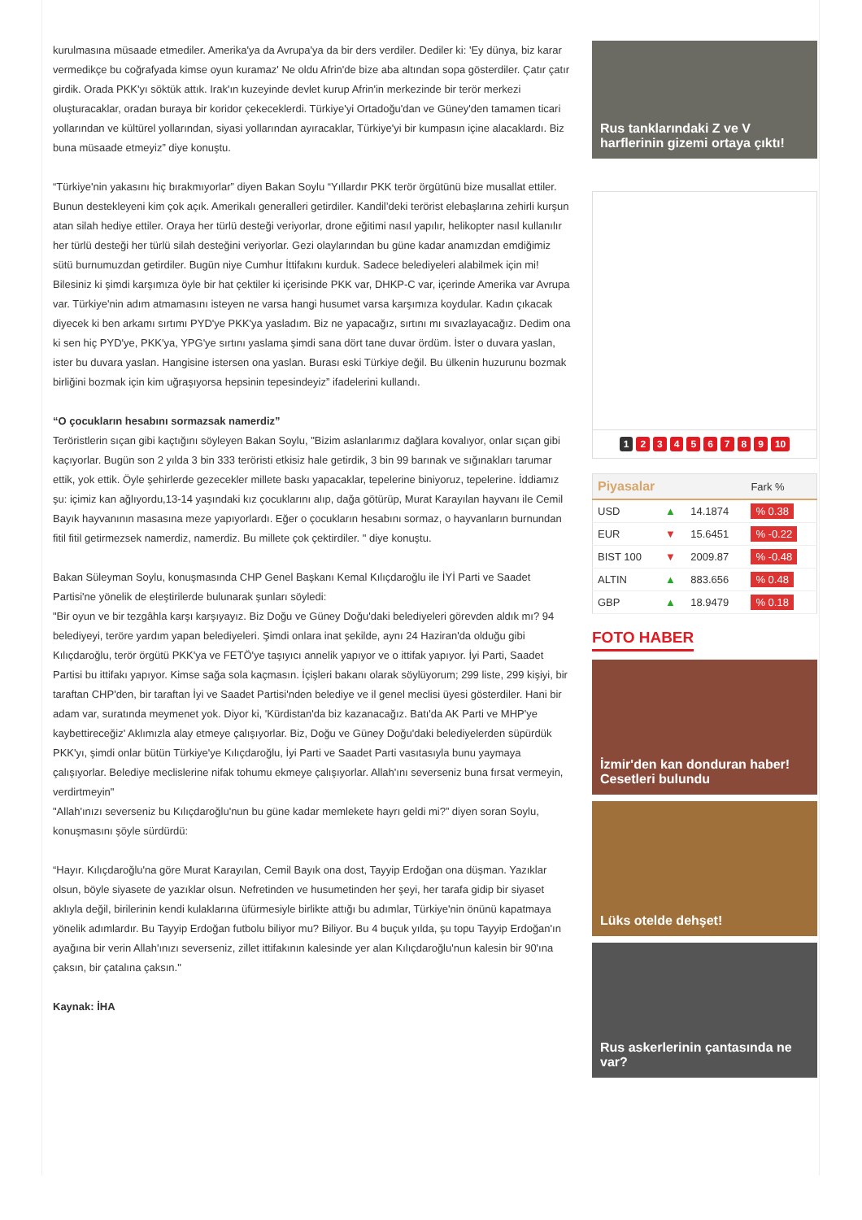kurulmasına müsaade etmediler. Amerika'ya da Avrupa'ya da bir ders verdiler. Dediler ki: 'Ey dünya, biz karar vermedikçe bu coğrafyada kimse oyun kuramaz' Ne oldu Afrin'de bize aba altından sopa gösterdiler. Çatır çatır girdik. Orada PKK'yı söktük attık. Irak'ın kuzeyinde devlet kurup Afrin'in merkezinde bir terör merkezi oluşturacaklar, oradan buraya bir koridor çekeceklerdi. Türkiye'yi Ortadoğu'dan ve Güney'den tamamen ticari yollarından ve kültürel yollarından, siyasi yollarından ayıracaklar, Türkiye'yi bir kumpasın içine alacaklardı. Biz buna müsaade etmeyiz” diye konuştu.
“Türkiye'nin yakasını hiç bırakmıyorlar” diyen Bakan Soylu “Yıllardır PKK terör örgütünü bize musallat ettiler. Bunun destekleyeni kim çok açık. Amerikalı generalleri getirdiler. Kandil’deki terörist elebaşlarına zehirli kurşun atan silah hediye ettiler. Oraya her türlü desteği veriyorlar, drone eğitimi nasıl yapılır, helikopter nasıl kullanılır her türlü desteği her türlü silah desteğini veriyorlar. Gezi olaylarından bu güne kadar anamızdan emdiğimiz sütü burnumuzdan getirdiler. Bugün niye Cumhur İttifakını kurduk. Sadece belediyeleri alabilmek için mi! Bilesiniz ki şimdi karşımıza öyle bir hat çektiler ki içerisinde PKK var, DHKP-C var, içerinde Amerika var Avrupa var. Türkiye'nin adım atmamasını isteyen ne varsa hangi husumet varsa karşımıza koydular. Kadın çıkacak diyecek ki ben arkamı sırtımı PYD'ye PKK'ya yasladım. Biz ne yapacağız, sırtını mı sıvazlayacağız. Dedim ona ki sen hiç PYD'ye, PKK'ya, YPG'ye sırtını yaslama şimdi sana dört tane duvar ördüm. İster o duvara yaslan, ister bu duvara yaslan. Hangisine istersen ona yaslan. Burası eski Türkiye değil. Bu ülkenin huzurunu bozmak birliğini bozmak için kim uğraşıyorsa hepsinin tepesindeyiz” ifadelerini kullandı.
“O çocukların hesabını sormazsak namerdiz”
Teröristlerin sıçan gibi kaçtığını söyleyen Bakan Soylu, "Bizim aslanlarımız dağlara kovalıyor, onlar sıçan gibi kaçıyorlar. Bugün son 2 yılda 3 bin 333 teröristi etkisiz hale getirdik, 3 bin 99 barınak ve sığınakları tarumar ettik, yok ettik. Öyle şehirlerde gezecekler millete baskı yapacaklar, tepelerine biniyoruz, tepelerine. İddiamız şu: içimiz kan ağlıyordu,13-14 yaşındaki kız çocuklarını alıp, dağa götürüp, Murat Karayılan hayvanı ile Cemil Bayık hayvanının masasına meze yapıyorlardı. Eğer o çocukların hesabını sormaz, o hayvanların burnundan fitil fitil getirmezsek namerdiz, namerdiz. Bu millete çok çektirdiler. " diye konuştu.
Bakan Süleyman Soylu, konuşmasında CHP Genel Başkanı Kemal Kılıçdaroğlu ile İYİ Parti ve Saadet Partisi'ne yönelik de eleştirilerde bulunarak şunları söyledi:
"Bir oyun ve bir tezgâhla karşı karşıyayız. Biz Doğu ve Güney Doğu'daki belediyeleri görevden aldık mı? 94 belediyeyi, teröre yardım yapan belediyeleri. Şimdi onlara inat şekilde, aynı 24 Haziran'da olduğu gibi Kılıçdaroğlu, terör örgütü PKK'ya ve FETÖ'ye taşıyıcı annelik yapıyor ve o ittifak yapıyor. İyi Parti, Saadet Partisi bu ittifakı yapıyor. Kimse sağa sola kaçmasın. İçişleri bakanı olarak söylüyorum; 299 liste, 299 kişiyi, bir taraftan CHP'den, bir taraftan İyi ve Saadet Partisi'nden belediye ve il genel meclisi üyesi gösterdiler. Hani bir adam var, suratında meymenet yok. Diyor ki, 'Kürdistan'da biz kazanacağız. Batı'da AK Parti ve MHP'ye kaybettireceğiz' Aklımızla alay etmeye çalışıyorlar. Biz, Doğu ve Güney Doğu'daki belediyelerden süpürdük PKK'yı, şimdi onlar bütün Türkiye'ye Kılıçdaroğlu, İyi Parti ve Saadet Parti vasıtasıyla bunu yaymaya çalışıyorlar. Belediye meclislerine nifak tohumu ekmeye çalışıyorlar. Allah'ını severseniz buna fırsat vermeyin, verdirtmeyin"
"Allah'ınızı severseniz bu Kılıçdaroğlu'nun bu güne kadar memlekete hayrı geldi mi?” diyen soran Soylu, konuşmasını şöyle sürdürdü:
“Hayır. Kılıçdaroğlu'na göre Murat Karayılan, Cemil Bayık ona dost, Tayyip Erdoğan ona düşman. Yazıklar olsun, böyle siyasete de yazıklar olsun. Nefretinden ve husumetinden her şeyi, her tarafa gidip bir siyaset aklıyla değil, birilerinin kendi kulaklarına üfürmesiyle birlikte attığı bu adımlar, Türkiye'nin önünü kapatmaya yönelik adımlardır. Bu Tayyip Erdoğan futbolu biliyor mu? Biliyor. Bu 4 buçuk yılda, şu topu Tayyip Erdoğan'ın ayağına bir verin Allah'ınızı severseniz, zillet ittifakının kalesinde yer alan Kılıçdaroğlu'nun kalesin bir 90'ına çaksın, bir çatalına çaksın."
Kaynak: İHA
Rus tanklarındaki Z ve V harflerinin gizemi ortaya çıktı!
1 23456789 10
| Piyasalar | | | Fark % |
| --- | --- | --- | --- |
| USD | ▲ | 14.1874 | % 0.38 |
| EUR | ▼ | 15.6451 | % -0.22 |
| BIST 100 | ▼ | 2009.87 | % -0.48 |
| ALTIN | ▲ | 883.656 | % 0.48 |
| GBP | ▲ | 18.9479 | % 0.18 |
FOTO HABER
İzmir'den kan donduran haber! Cesetleri bulundu
Lüks otelde dehşet!
Rus askerlerinin çantasında ne var?